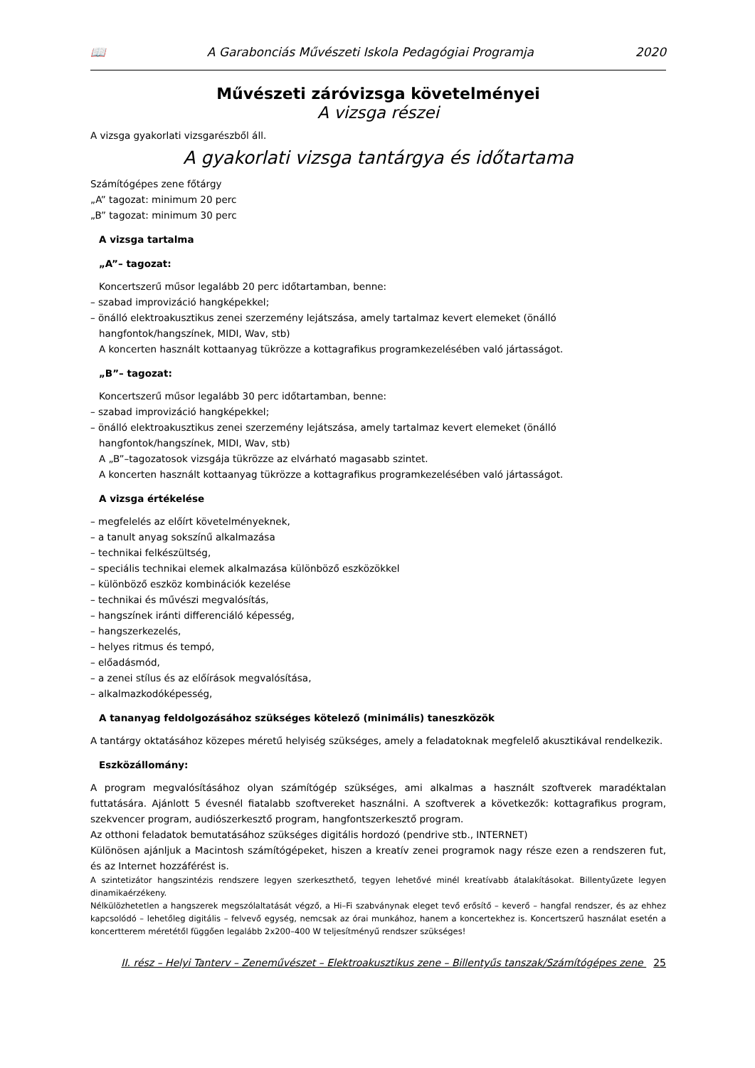📖 A Garabonciás Művészeti Iskola Pedagógiai Programja 2020
Művészeti záróvizsga követelményei
A vizsga részei
A vizsga gyakorlati vizsgarészből áll.
A gyakorlati vizsga tantárgya és időtartama
Számítógépes zene főtárgy
„A” tagozat: minimum 20 perc
„B” tagozat: minimum 30 perc
A vizsga tartalma
„A”– tagozat:
Koncertszerű műsor legalább 20 perc időtartamban, benne:
– szabad improvizáció hangképekkel;
– önálló elektroakusztikus zenei szerzemény lejátszása, amely tartalmaz kevert elemeket (önálló
hangfontok/hangszínek, MIDI, Wav, stb)
A koncerten használt kottaanyag tükrözze a kottagrafikus programkezelésében való jártasságot.
„B”– tagozat:
Koncertszerű műsor legalább 30 perc időtartamban, benne:
– szabad improvizáció hangképekkel;
– önálló elektroakusztikus zenei szerzemény lejátszása, amely tartalmaz kevert elemeket (önálló
hangfontok/hangszínek, MIDI, Wav, stb)
A „B”–tagozatosok vizsgája tükrözze az elvárható magasabb szintet.
A koncerten használt kottaanyag tükrözze a kottagrafikus programkezelésében való jártasságot.
A vizsga értékelése
– megfelelés az előírt követelményeknek,
– a tanult anyag sokszínű alkalmazása
– technikai felkészültség,
– speciális technikai elemek alkalmazása különböző eszközökkel
– különböző eszköz kombinációk kezelése
– technikai és művészi megvalósítás,
– hangszínek iránti differenciáló képesség,
– hangszerkezelés,
– helyes ritmus és tempó,
– előadásmód,
– a zenei stílus és az előírások megvalósítása,
– alkalmazkodóképesség,
A tananyag feldolgozásához szükséges kötelező (minimális) taneszközök
A tantárgy oktatásához közepes méretű helyiség szükséges, amely a feladatoknak megfelelő akusztikával rendelkezik.
Eszközállomány:
A program megvalósításához olyan számítógép szükséges, ami alkalmas a használt szoftverek maradéktalan futtatására. Ajánlott 5 évesnél fiatalabb szoftvereket használni. A szoftverek a következők: kottagrafikus program, szekvencer program, audiószerkesztő program, hangfontszerkesztő program.
Az otthoni feladatok bemutatásához szükséges digitális hordozó (pendrive stb., INTERNET)
Különösen ajánljuk a Macintosh számítógépeket, hiszen a kreatív zenei programok nagy része ezen a rendszeren fut, és az Internet hozzáférést is.
A szintetizátor hangszintézis rendszere legyen szerkeszthető, tegyen lehetővé minél kreatívabb átalakításokat. Billentyűzete legyen dinamikaérzékeny.
Nélkülözhetetlen a hangszerek megszólaltatását végző, a Hi–Fi szabványnak eleget tevő erősítő – keverő – hangfal rendszer, és az ehhez kapcsolódó – lehetőleg digitális – felvevő egység, nemcsak az órai munkához, hanem a koncertekhez is. Koncertszerű használat esetén a koncertterem méretétől függően legalább 2x200–400 W teljesítményű rendszer szükséges!
II. rész – Helyi Tanterv – Zeneművészet – Elektroakusztikus zene – Billentyűs tanszak/Számítógépes zene 25